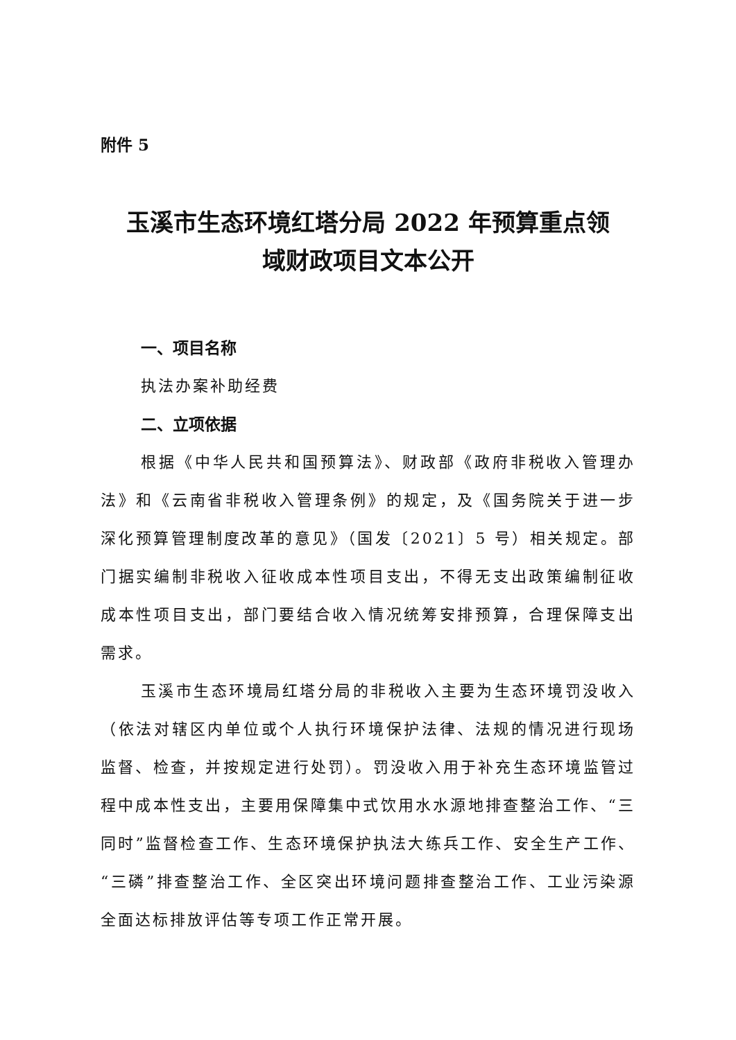附件 5
玉溪市生态环境红塔分局 2022 年预算重点领
域财政项目文本公开
一、项目名称
执法办案补助经费
二、立项依据
根据《中华人民共和国预算法》、财政部《政府非税收入管理办法》和《云南省非税收入管理条例》的规定，及《国务院关于进一步深化预算管理制度改革的意见》（国发〔2021〕5 号）相关规定。部门据实编制非税收入征收成本性项目支出，不得无支出政策编制征收成本性项目支出，部门要结合收入情况统筹安排预算，合理保障支出需求。
玉溪市生态环境局红塔分局的非税收入主要为生态环境罚没收入（依法对辖区内单位或个人执行环境保护法律、法规的情况进行现场监督、检查，并按规定进行处罚）。罚没收入用于补充生态环境监管过程中成本性支出，主要用保障集中式饮用水水源地排查整治工作、“三同时”监督检查工作、生态环境保护执法大练兵工作、安全生产工作、“三磷”排查整治工作、全区突出环境问题排查整治工作、工业污染源全面达标排放评估等专项工作正常开展。